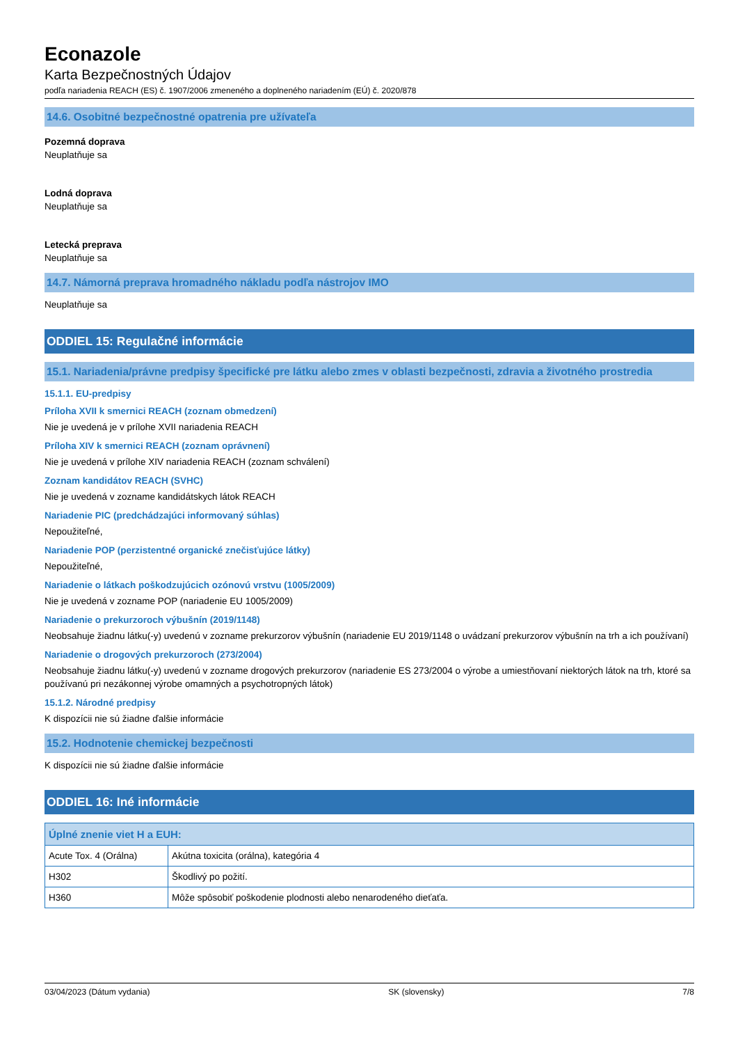Econazole
Karta Bezpečnostných Údajov
podľa nariadenia REACH (ES) č. 1907/2006 zmeneného a doplneného nariadením (EÚ) č. 2020/878
14.6. Osobitné bezpečnostné opatrenia pre užívateľa
Pozemná doprava
Neuplatňuje sa
Lodná doprava
Neuplatňuje sa
Letecká preprava
Neuplatňuje sa
14.7. Námorná preprava hromadného nákladu podľa nástrojov IMO
Neuplatňuje sa
ODDIEL 15: Regulačné informácie
15.1. Nariadenia/právne predpisy špecifické pre látku alebo zmes v oblasti bezpečnosti, zdravia a životného prostredia
15.1.1. EU-predpisy
Príloha XVII k smernici REACH (zoznam obmedzení)
Nie je uvedená je v prílohe XVII nariadenia REACH
Príloha XIV k smernici REACH (zoznam oprávnení)
Nie je uvedená v prílohe XIV nariadenia REACH (zoznam schválení)
Zoznam kandidátov REACH (SVHC)
Nie je uvedená v zozname kandidátskych látok REACH
Nariadenie PIC (predchádzajúci informovaný súhlas)
Nepoužiteľné,
Nariadenie POP (perzistentné organické znečisťujúce látky)
Nepoužiteľné,
Nariadenie o látkach poškodzujúcich ozónovú vrstvu (1005/2009)
Nie je uvedená v zozname POP (nariadenie EU 1005/2009)
Nariadenie o prekurzoroch výbušnín (2019/1148)
Neobsahuje žiadnu látku(-y) uvedenú v zozname prekurzorov výbušnín (nariadenie EU 2019/1148 o uvádzaní prekurzorov výbušnín na trh a ich používaní)
Nariadenie o drogových prekurzoroch (273/2004)
Neobsahuje žiadnu látku(-y) uvedenú v zozname drogových prekurzorov (nariadenie ES 273/2004 o výrobe a umiestňovaní niektorých látok na trh, ktoré sa používanú pri nezákonnej výrobe omamných a psychotropných látok)
15.1.2. Národné predpisy
K dispozícii nie sú žiadne ďalšie informácie
15.2. Hodnotenie chemickej bezpečnosti
K dispozícii nie sú žiadne ďalšie informácie
ODDIEL 16: Iné informácie
| Úplné znenie viet H a EUH: | |
| --- | --- |
| Acute Tox. 4 (Orálna) | Akútna toxicita (orálna), kategória 4 |
| H302 | Škodlivý po požití. |
| H360 | Môže spôsobiť poškodenie plodnosti alebo nenarodeného dieťaťa. |
03/04/2023 (Dátum vydania) SK (slovensky) 7/8